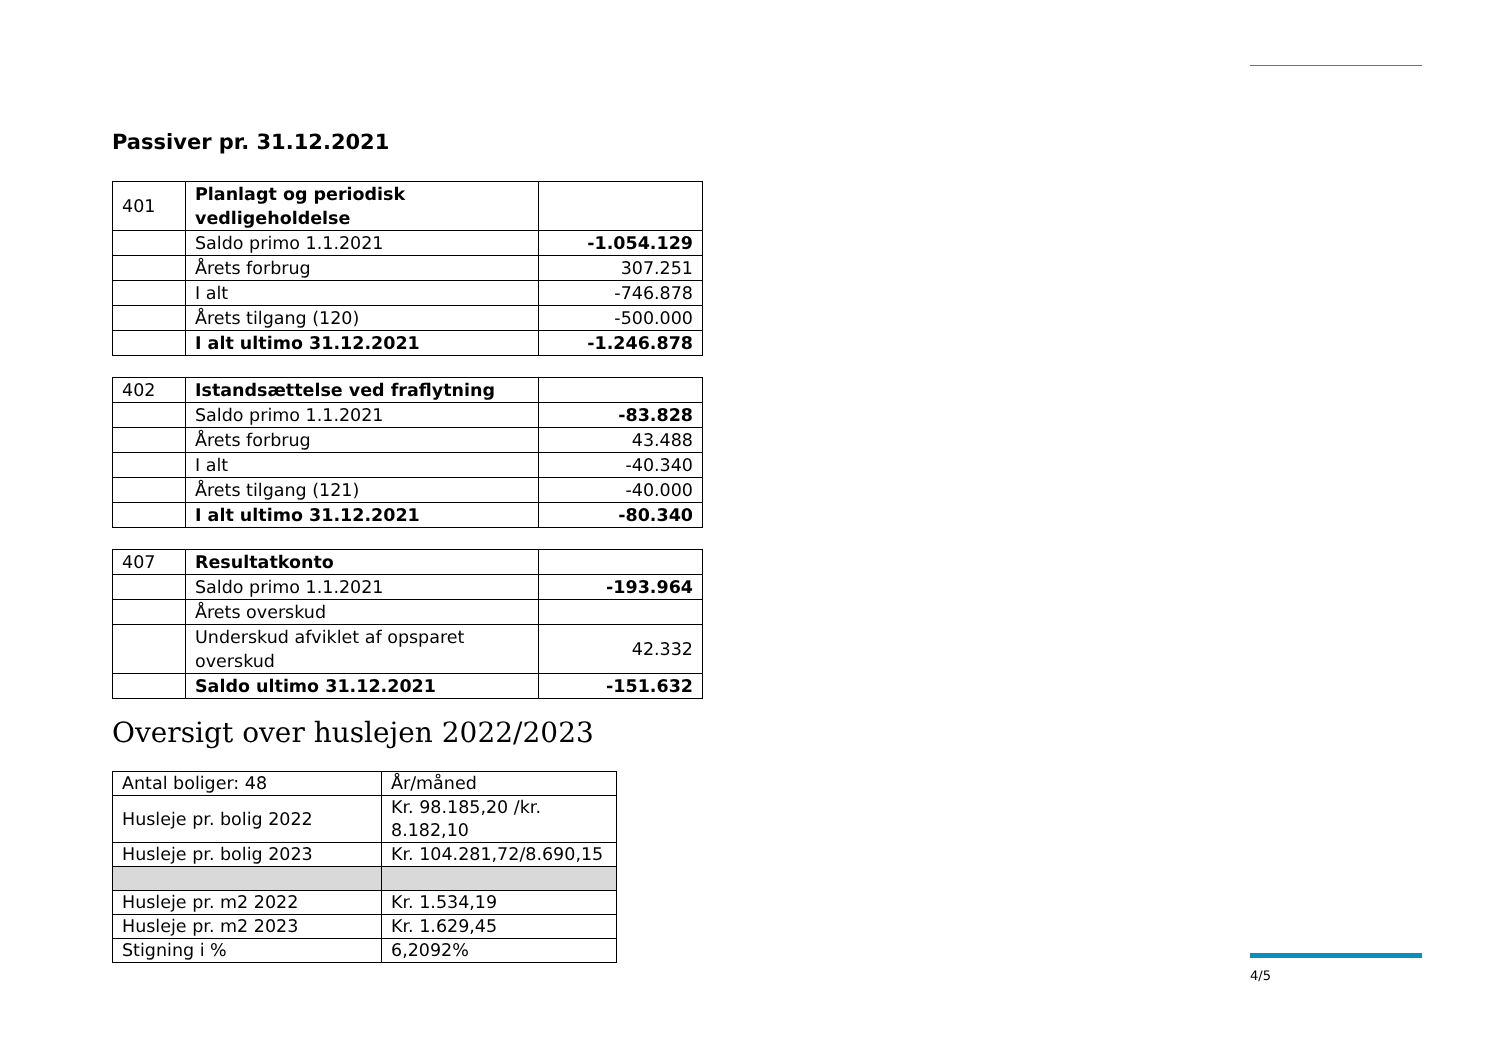Passiver pr. 31.12.2021
| 401 | Planlagt og periodisk vedligeholdelse | |
| | Saldo primo 1.1.2021 | -1.054.129 |
| | Årets forbrug | 307.251 |
| | I alt | -746.878 |
| | Årets tilgang (120) | -500.000 |
| | I alt ultimo 31.12.2021 | -1.246.878 |
| 402 | Istandsættelse ved fraflytning | |
| | Saldo primo 1.1.2021 | -83.828 |
| | Årets forbrug | 43.488 |
| | I alt | -40.340 |
| | Årets tilgang (121) | -40.000 |
| | I alt ultimo 31.12.2021 | -80.340 |
| 407 | Resultatkonto | |
| | Saldo primo 1.1.2021 | -193.964 |
| | Årets overskud | |
| | Underskud afviklet af opsparet overskud | 42.332 |
| | Saldo ultimo 31.12.2021 | -151.632 |
Oversigt over huslejen 2022/2023
| Antal boliger: 48 | År/måned |
| Husleje pr. bolig 2022 | Kr. 98.185,20 /kr. 8.182,10 |
| Husleje pr. bolig 2023 | Kr. 104.281,72/8.690,15 |
| Husleje pr. m2 2022 | Kr. 1.534,19 |
| Husleje pr. m2 2023 | Kr. 1.629,45 |
| Stigning i % | 6,2092% |
4/5